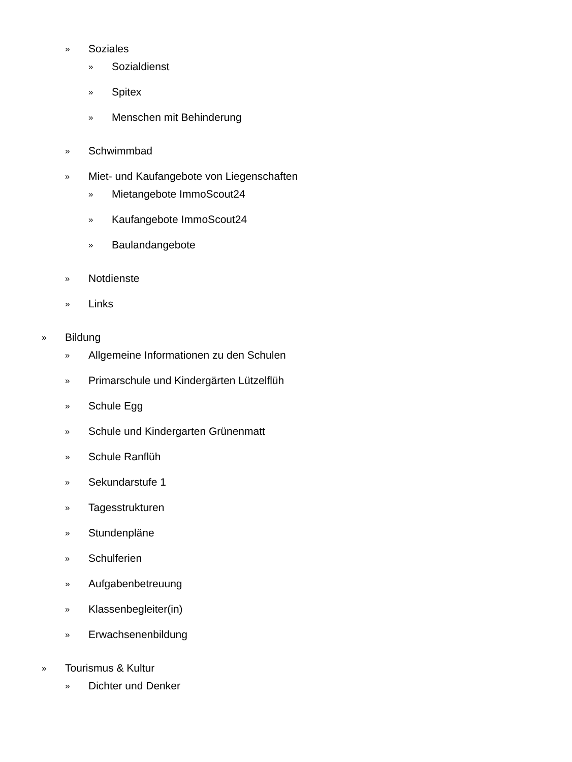» Soziales
» Sozialdienst
» Spitex
» Menschen mit Behinderung
» Schwimmbad
» Miet- und Kaufangebote von Liegenschaften
» Mietangebote ImmoScout24
» Kaufangebote ImmoScout24
» Baulandangebote
» Notdienste
» Links
» Bildung
» Allgemeine Informationen zu den Schulen
» Primarschule und Kindergärten Lützelflüh
» Schule Egg
» Schule und Kindergarten Grünenmatt
» Schule Ranflüh
» Sekundarstufe 1
» Tagesstrukturen
» Stundenpläne
» Schulferien
» Aufgabenbetreuung
» Klassenbegleiter(in)
» Erwachsenenbildung
» Tourismus & Kultur
» Dichter und Denker